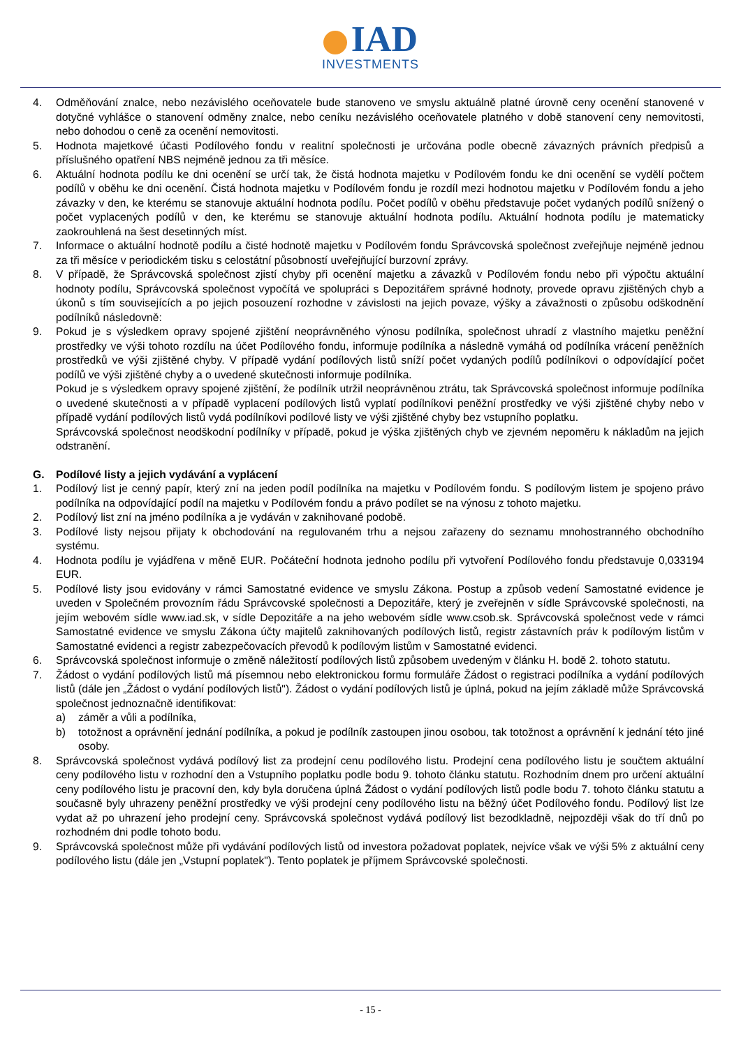IAD
INVESTMENTS
4. Odměňování znalce, nebo nezávislého oceňovatele bude stanoveno ve smyslu aktuálně platné úrovně ceny ocenění stanovené v dotyčné vyhlášce o stanovení odměny znalce, nebo ceníku nezávislého oceňovatele platného v době stanovení ceny nemovitosti, nebo dohodou o ceně za ocenění nemovitosti.
5. Hodnota majetkové účasti Podílového fondu v realitní společnosti je určována podle obecně závazných právních předpisů a příslušného opatření NBS nejméně jednou za tři měsíce.
6. Aktuální hodnota podílu ke dni ocenění se určí tak, že čistá hodnota majetku v Podílovém fondu ke dni ocenění se vydělí počtem podílů v oběhu ke dni ocenění. Čistá hodnota majetku v Podílovém fondu je rozdíl mezi hodnotou majetku v Podílovém fondu a jeho závazky v den, ke kterému se stanovuje aktuální hodnota podílu. Počet podílů v oběhu představuje počet vydaných podílů snížený o počet vyplacených podílů v den, ke kterému se stanovuje aktuální hodnota podílu. Aktuální hodnota podílu je matematicky zaokrouhlená na šest desetinných míst.
7. Informace o aktuální hodnotě podílu a čisté hodnotě majetku v Podílovém fondu Správcovská společnost zveřejňuje nejméně jednou za tři měsíce v periodickém tisku s celostátní působností uveřejňující burzovní zprávy.
8. V případě, že Správcovská společnost zjistí chyby při ocenění majetku a závazků v Podílovém fondu nebo při výpočtu aktuální hodnoty podílu, Správcovská společnost vypočítá ve spolupráci s Depozitářem správné hodnoty, provede opravu zjištěných chyb a úkonů s tím souvisejících a po jejich posouzení rozhodne v závislosti na jejich povaze, výšky a závažnosti o způsobu odškodnění podílníků následovně:
9. Pokud je s výsledkem opravy spojené zjištění neoprávněného výnosu podílníka, společnost uhradí z vlastního majetku peněžní prostředky ve výši tohoto rozdílu na účet Podílového fondu, informuje podílníka a následně vymáhá od podílníka vrácení peněžních prostředků ve výši zjištěné chyby. V případě vydání podílových listů sníží počet vydaných podílů podílníkovi o odpovídající počet podílů ve výši zjištěné chyby a o uvedené skutečnosti informuje podílníka.
Pokud je s výsledkem opravy spojené zjištění, že podílník utržil neoprávněnou ztrátu, tak Správcovská společnost informuje podílníka o uvedené skutečnosti a v případě vyplacení podílových listů vyplatí podílníkovi peněžní prostředky ve výši zjištěné chyby nebo v případě vydání podílových listů vydá podílníkovi podílové listy ve výši zjištěné chyby bez vstupního poplatku.
Správcovská společnost neodškodní podílníky v případě, pokud je výška zjištěných chyb ve zjevném nepoměru k nákladům na jejich odstranění.
G. Podílové listy a jejich vydávání a vyplácení
1. Podílový list je cenný papír, který zní na jeden podíl podílníka na majetku v Podílovém fondu. S podílovým listem je spojeno právo podílníka na odpovídající podíl na majetku v Podílovém fondu a právo podílet se na výnosu z tohoto majetku.
2. Podílový list zní na jméno podílníka a je vydáván v zaknihované podobě.
3. Podílové listy nejsou přijaty k obchodování na regulovaném trhu a nejsou zařazeny do seznamu mnohostranného obchodního systému.
4. Hodnota podílu je vyjádřena v měně EUR. Počáteční hodnota jednoho podílu při vytvoření Podílového fondu představuje 0,033194 EUR.
5. Podílové listy jsou evidovány v rámci Samostatné evidence ve smyslu Zákona. Postup a způsob vedení Samostatné evidence je uveden v Společném provozním řádu Správcovské společnosti a Depozitáře, který je zveřejněn v sídle Správcovské společnosti, na jejím webovém sídle www.iad.sk, v sídle Depozitáře a na jeho webovém sídle www.csob.sk. Správcovská společnost vede v rámci Samostatné evidence ve smyslu Zákona účty majitelů zaknihovaných podílových listů, registr zástavních práv k podílovým listům v Samostatné evidenci a registr zabezpečovacích převodů k podílovým listům v Samostatné evidenci.
6. Správcovská společnost informuje o změně náležitostí podílových listů způsobem uvedeným v článku H. bodě 2. tohoto statutu.
7. Žádost o vydání podílových listů má písemnou nebo elektronickou formu formuláře Žádost o registraci podílníka a vydání podílových listů (dále jen „Žádost o vydání podílových listů"). Žádost o vydání podílových listů je úplná, pokud na jejím základě může Správcovská společnost jednoznačně identifikovat:
a) záměr a vůli a podílníka,
b) totožnost a oprávnění jednání podílníka, a pokud je podílník zastoupen jinou osobou, tak totožnost a oprávnění k jednání této jiné osoby.
8. Správcovská společnost vydává podílový list za prodejní cenu podílového listu. Prodejní cena podílového listu je součtem aktuální ceny podílového listu v rozhodní den a Vstupního poplatku podle bodu 9. tohoto článku statutu. Rozhodním dnem pro určení aktuální ceny podílového listu je pracovní den, kdy byla doručena úplná Žádost o vydání podílových listů podle bodu 7. tohoto článku statutu a současně byly uhrazeny peněžní prostředky ve výši prodejní ceny podílového listu na běžný účet Podílového fondu. Podílový list lze vydat až po uhrazení jeho prodejní ceny. Správcovská společnost vydává podílový list bezodkladně, nejpozději však do tří dnů po rozhodném dni podle tohoto bodu.
9. Správcovská společnost může při vydávání podílových listů od investora požadovat poplatek, nejvíce však ve výši 5% z aktuální ceny podílového listu (dále jen „Vstupní poplatek"). Tento poplatek je příjmem Správcovské společnosti.
- 15 -